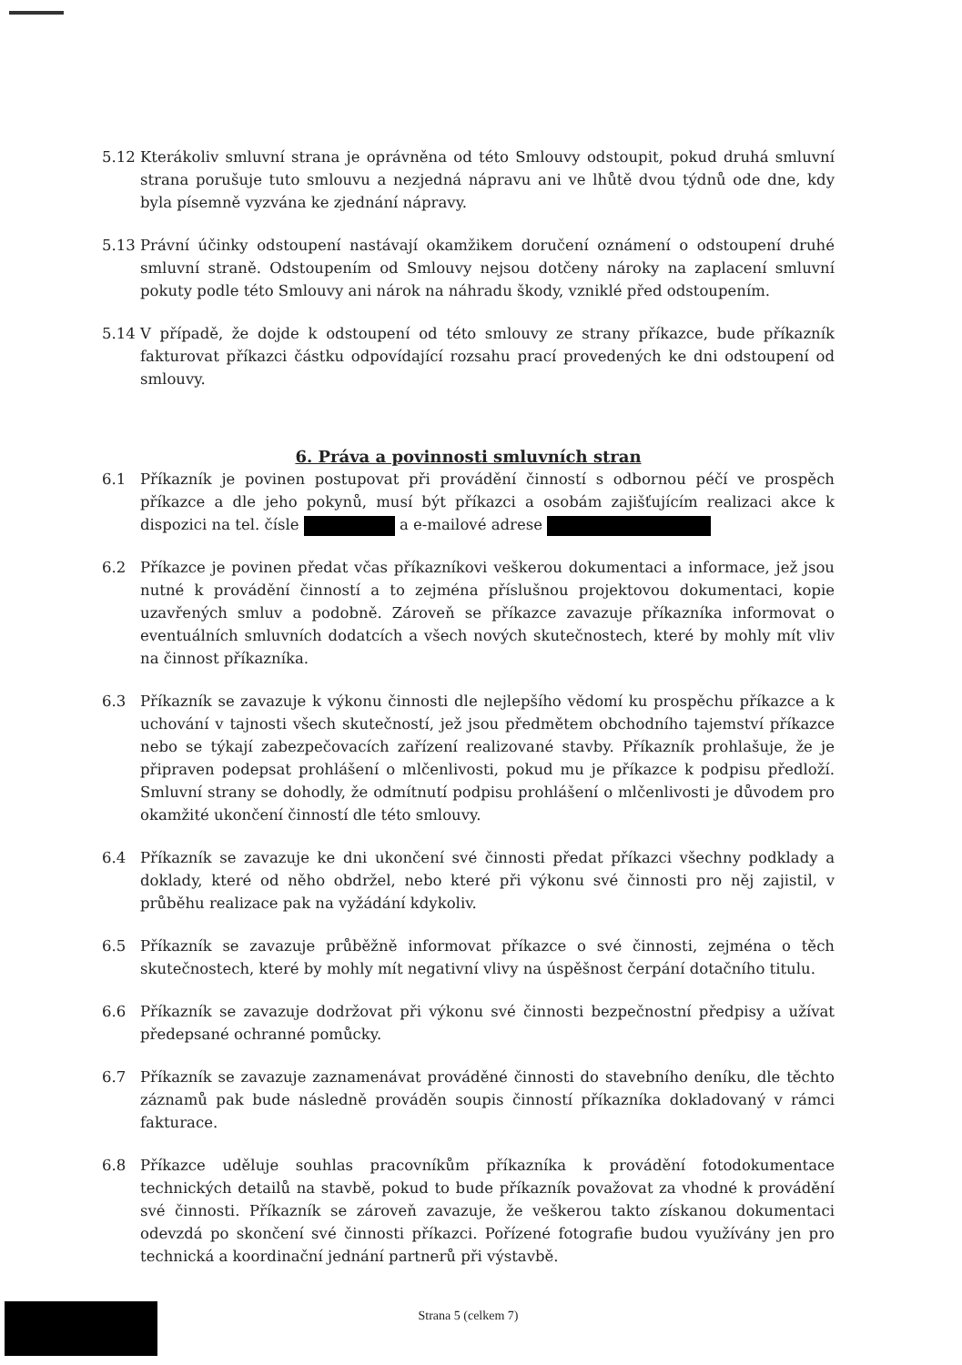5.12 Kterákoliv smluvní strana je oprávněna od této Smlouvy odstoupit, pokud druhá smluvní strana porušuje tuto smlouvu a nezjedná nápravu ani ve lhůtě dvou týdnů ode dne, kdy byla písemně vyzvána ke zjednání nápravy.
5.13 Právní účinky odstoupení nastávají okamžikem doručení oznámení o odstoupení druhé smluvní straně. Odstoupením od Smlouvy nejsou dotčeny nároky na zaplacení smluvní pokuty podle této Smlouvy ani nárok na náhradu škody, vzniklé před odstoupením.
5.14 V případě, že dojde k odstoupení od této smlouvy ze strany příkazce, bude příkazník fakturovat příkazci částku odpovídající rozsahu prací provedených ke dni odstoupení od smlouvy.
6. Práva a povinnosti smluvních stran
6.1 Příkazník je povinen postupovat při provádění činností s odbornou péčí ve prospěch příkazce a dle jeho pokynů, musí být příkazci a osobám zajišťujícím realizaci akce k dispozici na tel. čísle a e-mailové adrese
6.2 Příkazce je povinen předat včas příkazníkovi veškerou dokumentaci a informace, jež jsou nutné k provádění činností a to zejména příslušnou projektovou dokumentaci, kopie uzavřených smluv a podobně. Zároveň se příkazce zavazuje příkazníka informovat o eventuálních smluvních dodatcích a všech nových skutečnostech, které by mohly mít vliv na činnost příkazníka.
6.3 Příkazník se zavazuje k výkonu činnosti dle nejlepšího vědomí ku prospěchu příkazce a k uchování v tajnosti všech skutečností, jež jsou předmětem obchodního tajemství příkazce nebo se týkají zabezpečovacích zařízení realizované stavby. Příkazník prohlašuje, že je připraven podepsat prohlášení o mlčenlivosti, pokud mu je příkazce k podpisu předloží. Smluvní strany se dohodly, že odmítnutí podpisu prohlášení o mlčenlivosti je důvodem pro okamžité ukončení činností dle této smlouvy.
6.4 Příkazník se zavazuje ke dni ukončení své činnosti předat příkazci všechny podklady a doklady, které od něho obdržel, nebo které při výkonu své činnosti pro něj zajistil, v průběhu realizace pak na vyžádání kdykoliv.
6.5 Příkazník se zavazuje průběžně informovat příkazce o své činnosti, zejména o těch skutečnostech, které by mohly mít negativní vlivy na úspěšnost čerpání dotačního titulu.
6.6 Příkazník se zavazuje dodržovat při výkonu své činnosti bezpečnostní předpisy a užívat předepsané ochranné pomůcky.
6.7 Příkazník se zavazuje zaznamenávat prováděné činnosti do stavebního deníku, dle těchto záznamů pak bude následně prováděn soupis činností příkazníka dokladovaný v rámci fakturace.
6.8 Příkazce uděluje souhlas pracovníkům příkazníka k provádění fotodokumentace technických detailů na stavbě, pokud to bude příkazník považovat za vhodné k provádění své činnosti. Příkazník se zároveň zavazuje, že veškerou takto získanou dokumentaci odevzdá po skončení své činnosti příkazci. Pořízené fotografie budou využívány jen pro technická a koordinační jednání partnerů při výstavbě.
Strana 5 (celkem 7)